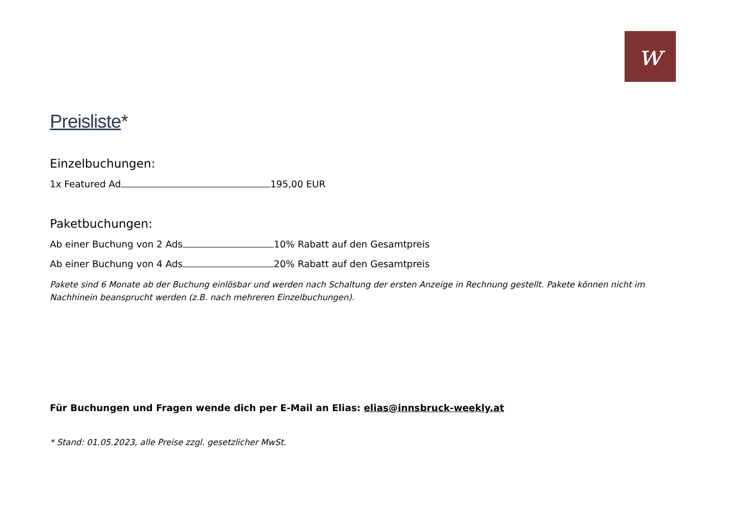w
Preisliste*
Einzelbuchungen:
1x Featured Ad 195,00 EUR
Paketbuchungen:
Ab einer Buchung von 2 Ads 10% Rabatt auf den Gesamtpreis
Ab einer Buchung von 4 Ads 20% Rabatt auf den Gesamtpreis
Pakete sind 6 Monate ab der Buchung einlösbar und werden nach Schaltung der ersten Anzeige in Rechnung gestellt. Pakete können nicht im Nachhinein beansprucht werden (z.B. nach mehreren Einzelbuchungen).
Für Buchungen und Fragen wende dich per E-Mail an Elias: elias@innsbruck-weekly.at
* Stand: 01.05.2023, alle Preise zzgl. gesetzlicher MwSt.